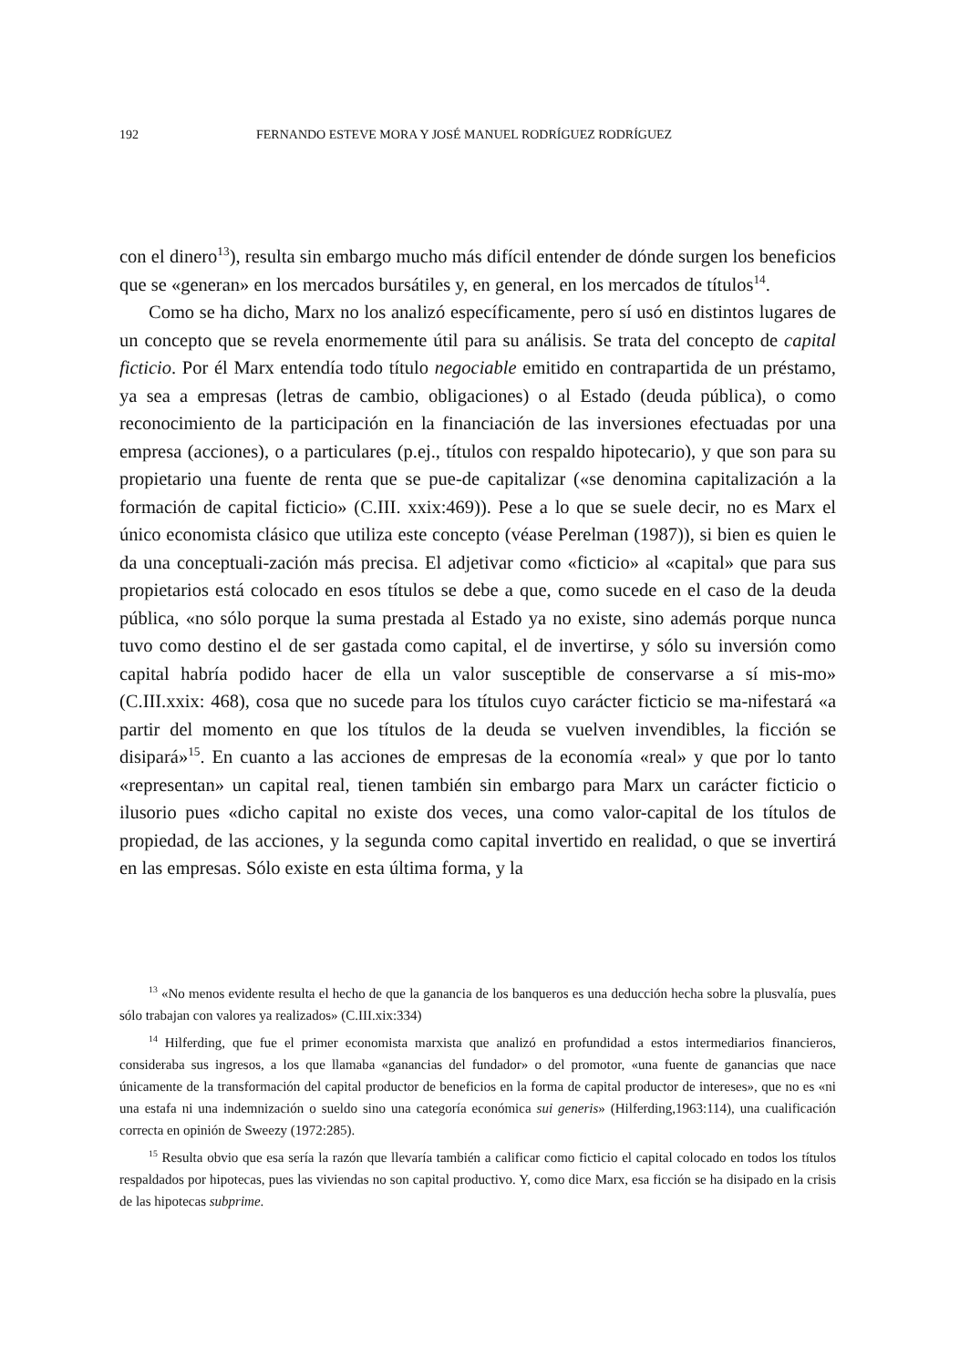192 FERNANDO ESTEVE MORA Y JOSÉ MANUEL RODRÍGUEZ RODRÍGUEZ
con el dinero<sup>13</sup>), resulta sin embargo mucho más difícil entender de dónde surgen los beneficios que se «generan» en los mercados bursátiles y, en general, en los mercados de títulos<sup>14</sup>.
Como se ha dicho, Marx no los analizó específicamente, pero sí usó en distintos lugares de un concepto que se revela enormemente útil para su análisis. Se trata del concepto de capital ficticio. Por él Marx entendía todo título negociable emitido en contrapartida de un préstamo, ya sea a empresas (letras de cambio, obligaciones) o al Estado (deuda pública), o como reconocimiento de la participación en la financiación de las inversiones efectuadas por una empresa (acciones), o a particulares (p.ej., títulos con respaldo hipotecario), y que son para su propietario una fuente de renta que se pue-de capitalizar («se denomina capitalización a la formación de capital ficticio» (C.III. xxix:469)). Pese a lo que se suele decir, no es Marx el único economista clásico que utiliza este concepto (véase Perelman (1987)), si bien es quien le da una conceptuali-zación más precisa. El adjetivar como «ficticio» al «capital» que para sus propietarios está colocado en esos títulos se debe a que, como sucede en el caso de la deuda pública, «no sólo porque la suma prestada al Estado ya no existe, sino además porque nunca tuvo como destino el de ser gastada como capital, el de invertirse, y sólo su inversión como capital habría podido hacer de ella un valor susceptible de conservarse a sí mis-mo» (C.III.xxix: 468), cosa que no sucede para los títulos cuyo carácter ficticio se ma-nifestará «a partir del momento en que los títulos de la deuda se vuelven invendibles, la ficción se disipará»<sup>15</sup>. En cuanto a las acciones de empresas de la economía «real» y que por lo tanto «representan» un capital real, tienen también sin embargo para Marx un carácter ficticio o ilusorio pues «dicho capital no existe dos veces, una como valor-capital de los títulos de propiedad, de las acciones, y la segunda como capital invertido en realidad, o que se invertirá en las empresas. Sólo existe en esta última forma, y la
<sup>13</sup> «No menos evidente resulta el hecho de que la ganancia de los banqueros es una deducción hecha sobre la plusvalía, pues sólo trabajan con valores ya realizados» (C.III.xix:334)
<sup>14</sup> Hilferding, que fue el primer economista marxista que analizó en profundidad a estos intermediarios financieros, consideraba sus ingresos, a los que llamaba «ganancias del fundador» o del promotor, «una fuente de ganancias que nace únicamente de la transformación del capital productor de beneficios en la forma de capital productor de intereses», que no es «ni una estafa ni una indemnización o sueldo sino una categoría económica sui generis» (Hilferding,1963:114), una cualificación correcta en opinión de Sweezy (1972:285).
<sup>15</sup> Resulta obvio que esa sería la razón que llevaría también a calificar como ficticio el capital colocado en todos los títulos respaldados por hipotecas, pues las viviendas no son capital productivo. Y, como dice Marx, esa ficción se ha disipado en la crisis de las hipotecas subprime.